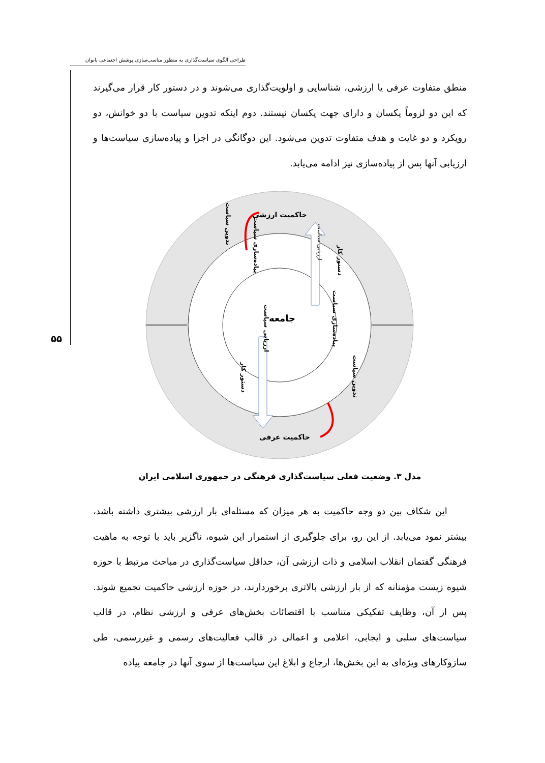طراحی الگوی سیاست‌گذاری به منظور مناسب‌سازی پوشش اجتماعی بانوان
۵۵
منطق متفاوت عرفی یا ارزشی، شناسایی و اولویت‌گذاری می‌شوند و در دستور کار قرار می‌گیرند که این دو لزوماً یکسان و دارای جهت یکسان نیستند. دوم اینکه تدوین سیاست با دو خوانش، دو رویکرد و دو غایت و هدف متفاوت تدوین می‌شود. این دوگانگی در اجرا و پیاده‌سازی سیاست‌ها و ارزیابی آنها پس از پیاده‌سازی نیز ادامه می‌یابد.
حاکمیت ارزشی
جامعه
حاکمیت عرفی
تدوین سیاست
پیاده‌سازی سیاست
دستور کار
ارزیابی سیاست
ارزیابی سیاست
دستور کار
پیاده‌سازی سیاست
تدوین سیاست
مدل ۳. وضعیت فعلی سیاست‌گذاری فرهنگی در جمهوری اسلامی ایران
این شکاف بین دو وجه حاکمیت به هر میزان که مسئله‌ای بار ارزشی بیشتری داشته باشد، بیشتر نمود می‌یابد. از این رو، برای جلوگیری از استمرار این شیوه، ناگزیر باید با توجه به ماهیت فرهنگی گفتمان انقلاب اسلامی و ذات ارزشی آن، حداقل سیاست‌گذاری در مباحث مرتبط با حوزه شیوه زیست مؤمنانه که از بار ارزشی بالاتری برخوردارند، در حوزه ارزشی حاکمیت تجمیع شوند. پس از آن، وظایف تفکیکی متناسب با اقتضائات بخش‌های عرفی و ارزشی نظام، در قالب سیاست‌های سلبی و ایجابی، اعلامی و اعمالی در قالب فعالیت‌های رسمی و غیررسمی، طی سازوکارهای ویژه‌ای به این بخش‌ها، ارجاع و ابلاغ این سیاست‌ها از سوی آنها در جامعه پیاده